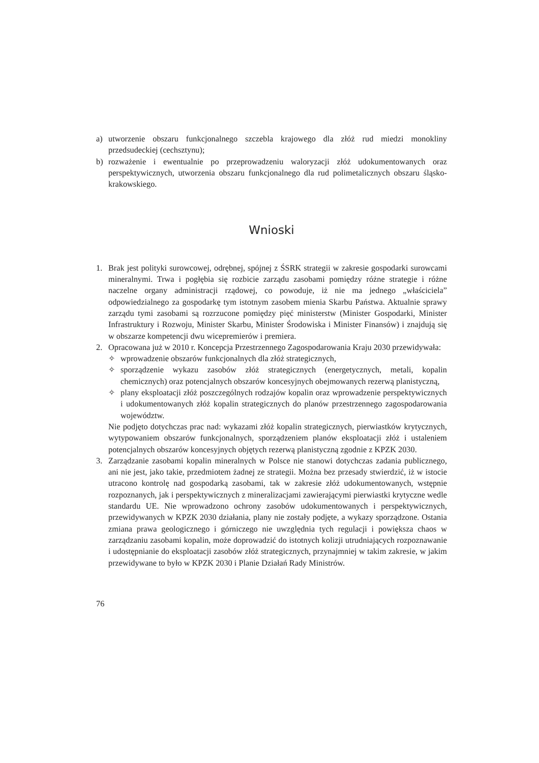a) utworzenie obszaru funkcjonalnego szczebla krajowego dla złóż rud miedzi monokliny przedsudeckiej (cechsztynu);
b) rozważenie i ewentualnie po przeprowadzeniu waloryzacji złóż udokumentowanych oraz perspektywicznych, utworzenia obszaru funkcjonalnego dla rud polimetalicznych obszaru śląsko-krakowskiego.
Wnioski
1. Brak jest polityki surowcowej, odrębnej, spójnej z ŚSRK strategii w zakresie gospodarki surowcami mineralnymi. Trwa i pogłębia się rozbicie zarządu zasobami pomiędzy różne strategie i różne naczelne organy administracji rządowej, co powoduje, iż nie ma jednego „właściciela” odpowiedzialnego za gospodarkę tym istotnym zasobem mienia Skarbu Państwa. Aktualnie sprawy zarządu tymi zasobami są rozrzucone pomiędzy pięć ministerstw (Minister Gospodarki, Minister Infrastruktury i Rozwoju, Minister Skarbu, Minister Środowiska i Minister Finansów) i znajdują się w obszarze kompetencji dwu wicepremierów i premiera.
2. Opracowana już w 2010 r. Koncepcja Przestrzennego Zagospodarowania Kraju 2030 przewidywała:
✧ wprowadzenie obszarów funkcjonalnych dla złóż strategicznych,
✧ sporządzenie wykazu zasobów złóż strategicznych (energetycznych, metali, kopalin chemicznych) oraz potencjalnych obszarów koncesyjnych obejmowanych rezerwą planistyczną,
✧ plany eksploatacji złóż poszczególnych rodzajów kopalin oraz wprowadzenie perspektywicznych i udokumentowanych złóż kopalin strategicznych do planów przestrzennego zagospodarowania województw.
Nie podjęto dotychczas prac nad: wykazami złóż kopalin strategicznych, pierwiastków krytycznych, wytypowaniem obszarów funkcjonalnych, sporządzeniem planów eksploatacji złóż i ustaleniem potencjalnych obszarów koncesyjnych objętych rezerwą planistyczną zgodnie z KPZK 2030.
3. Zarządzanie zasobami kopalin mineralnych w Polsce nie stanowi dotychczas zadania publicznego, ani nie jest, jako takie, przedmiotem żadnej ze strategii. Można bez przesady stwierdzić, iż w istocie utracono kontrolę nad gospodarką zasobami, tak w zakresie złóż udokumentowanych, wstępnie rozpoznanych, jak i perspektywicznych z mineralizacjami zawierającymi pierwiastki krytyczne wedle standardu UE. Nie wprowadzono ochrony zasobów udokumentowanych i perspektywicznych, przewidywanych w KPZK 2030 działania, plany nie zostały podjęte, a wykazy sporządzone. Ostania zmiana prawa geologicznego i górniczego nie uwzględnia tych regulacji i powiększa chaos w zarządzaniu zasobami kopalin, może doprowadzić do istotnych kolizji utrudniających rozpoznawanie i udostępnianie do eksploatacji zasobów złóż strategicznych, przynajmniej w takim zakresie, w jakim przewidywane to było w KPZK 2030 i Planie Działań Rady Ministrów.
76